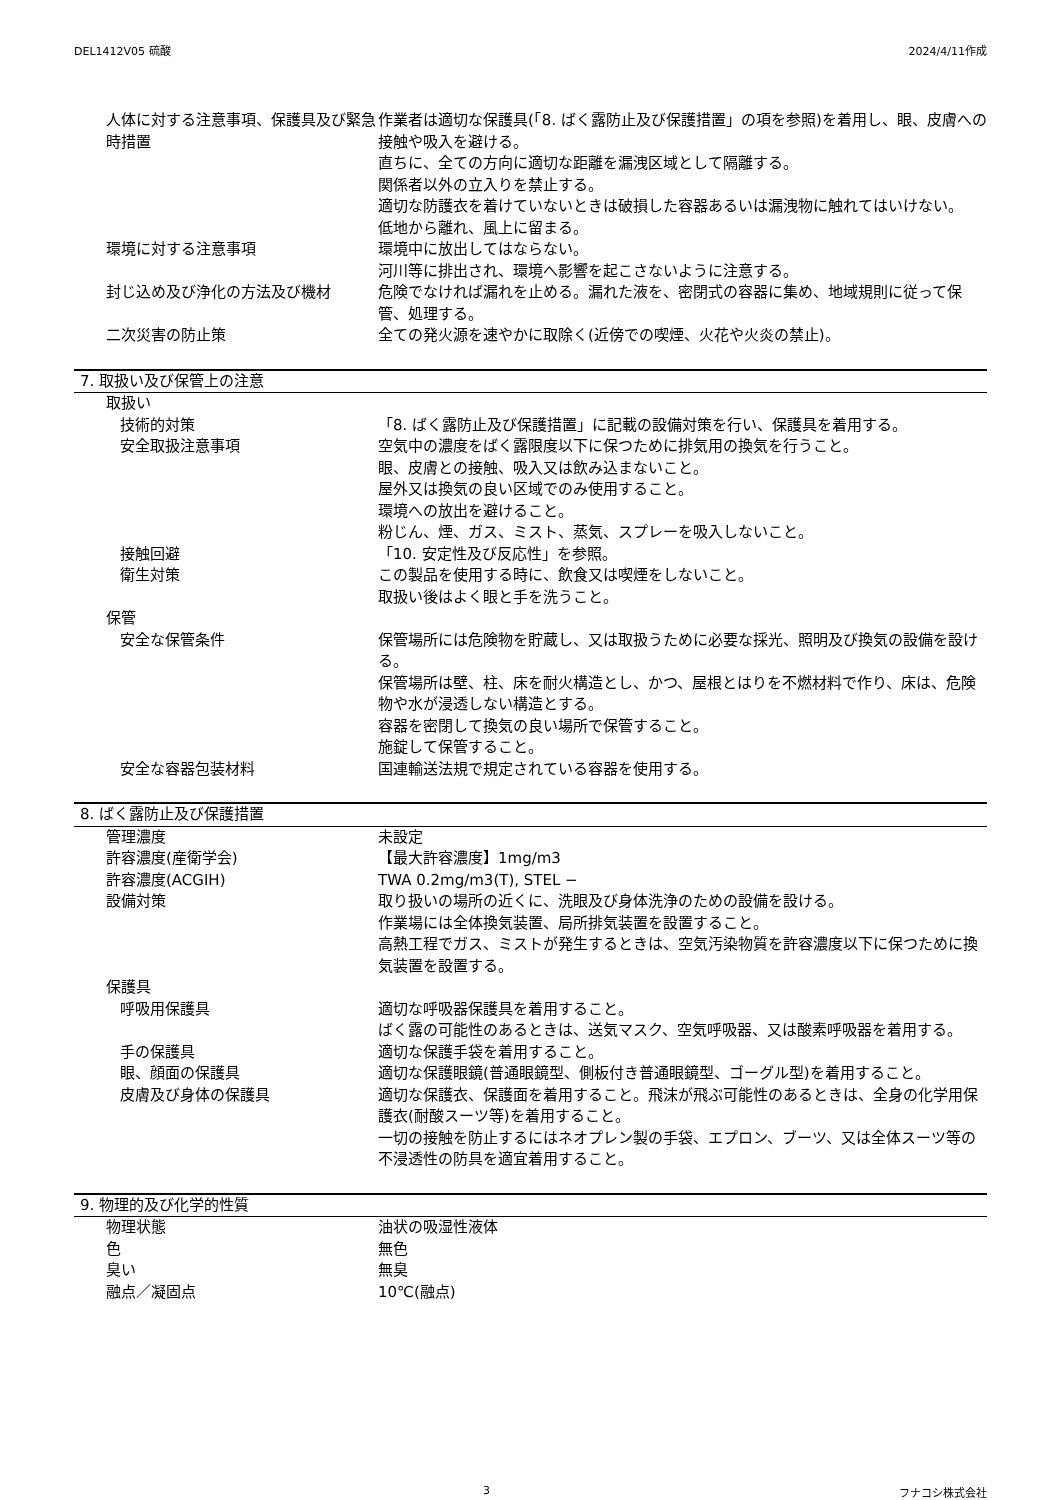DEL1412V05 硫酸 2024/4/11作成
人体に対する注意事項、保護具及び緊急時措置
作業者は適切な保護具(「8. ばく露防止及び保護措置」の項を参照)を着用し、眼、皮膚への接触や吸入を避ける。
直ちに、全ての方向に適切な距離を漏洩区域として隔離する。
関係者以外の立入りを禁止する。
適切な防護衣を着けていないときは破損した容器あるいは漏洩物に触れてはいけない。
低地から離れ、風上に留まる。
環境に対する注意事項 環境中に放出してはならない。
河川等に排出され、環境へ影響を起こさないように注意する。
封じ込め及び浄化の方法及び機材 危険でなければ漏れを止める。漏れた液を、密閉式の容器に集め、地域規則に従って保管、処理する。
二次災害の防止策 全ての発火源を速やかに取除く(近傍での喫煙、火花や火炎の禁止)。
7. 取扱い及び保管上の注意
取扱い
技術的対策 「8. ばく露防止及び保護措置」に記載の設備対策を行い、保護具を着用する。
安全取扱注意事項 空気中の濃度をばく露限度以下に保つために排気用の換気を行うこと。
眼、皮膚との接触、吸入又は飲み込まないこと。
屋外又は換気の良い区域でのみ使用すること。
環境への放出を避けること。
粉じん、煙、ガス、ミスト、蒸気、スプレーを吸入しないこと。
接触回避 「10. 安定性及び反応性」を参照。
衛生対策 この製品を使用する時に、飲食又は喫煙をしないこと。
取扱い後はよく眼と手を洗うこと。
保管
安全な保管条件 保管場所には危険物を貯蔵し、又は取扱うために必要な採光、照明及び換気の設備を設ける。
保管場所は壁、柱、床を耐火構造とし、かつ、屋根とはりを不燃材料で作り、床は、危険物や水が浸透しない構造とする。
容器を密閉して換気の良い場所で保管すること。
施錠して保管すること。
安全な容器包装材料 国連輸送法規で規定されている容器を使用する。
8. ばく露防止及び保護措置
管理濃度 未設定
許容濃度(産衛学会) 【最大許容濃度】1mg/m3
許容濃度(ACGIH) TWA 0.2mg/m3(T), STEL −
設備対策 取り扱いの場所の近くに、洗眼及び身体洗浄のための設備を設ける。
作業場には全体換気装置、局所排気装置を設置すること。
高熱工程でガス、ミストが発生するときは、空気汚染物質を許容濃度以下に保つために換気装置を設置する。
保護具
呼吸用保護具 適切な呼吸器保護具を着用すること。
ばく露の可能性のあるときは、送気マスク、空気呼吸器、又は酸素呼吸器を着用する。
手の保護具 適切な保護手袋を着用すること。
眼、顔面の保護具 適切な保護眼鏡(普通眼鏡型、側板付き普通眼鏡型、ゴーグル型)を着用すること。
皮膚及び身体の保護具 適切な保護衣、保護面を着用すること。飛沫が飛ぶ可能性のあるときは、全身の化学用保護衣(耐酸スーツ等)を着用すること。
一切の接触を防止するにはネオプレン製の手袋、エプロン、ブーツ、又は全体スーツ等の不浸透性の防具を適宜着用すること。
9. 物理的及び化学的性質
物理状態 油状の吸湿性液体
色 無色
臭い 無臭
融点／凝固点 10℃(融点)
3 フナコシ株式会社